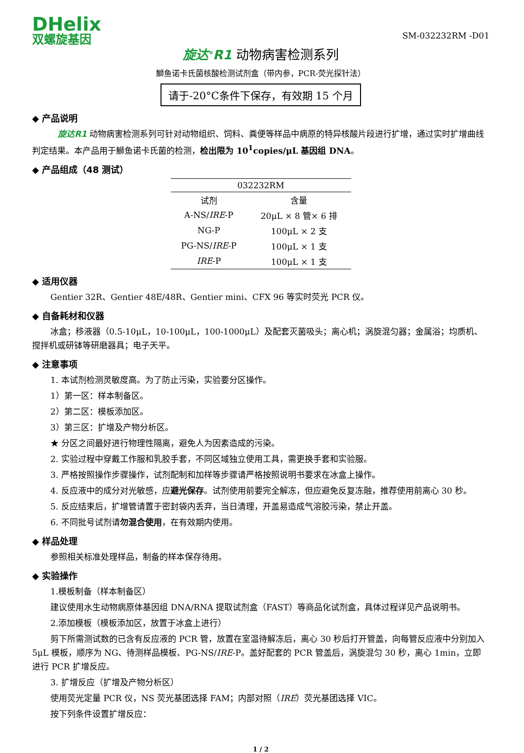DHelix
双螺旋基因
SM-032232RM -D01
旋达<sup>®</sup>R1 动物病害检测系列
鰤鱼诺卡氏菌核酸检测试剂盒（带内参，PCR-荧光探针法）
请于-20°C条件下保存，有效期 15 个月
◆ 产品说明
旋达R1 动物病害检测系列可针对动物组织、饲料、粪便等样品中病原的特异核酸片段进行扩增，通过实时扩增曲线判定结果。本产品用于鰤鱼诺卡氏菌的检测，检出限为 10<sup>1</sup>copies/μL 基因组 DNA。
◆ 产品组成（48 测试）
| 032232RM | |
| 试剂 | 含量 |
| A-NS/ IRE -P | 20μL × 8 管× 6 排 |
| NG-P | 100μL × 2 支 |
| PG-NS/ IRE -P | 100μL × 1 支 |
| IRE -P | 100μL × 1 支 |
◆ 适用仪器
Gentier 32R、Gentier 48E/48R、Gentier mini、CFX 96 等实时荧光 PCR 仪。
◆ 自备耗材和仪器
冰盒；移液器（0.5-10μL，10-100μL，100-1000μL）及配套灭菌吸头；离心机；涡旋混匀器；金属浴；均质机、搅拌机或研钵等研磨器具；电子天平。
◆ 注意事项
1. 本试剂检测灵敏度高。为了防止污染，实验要分区操作。
1）第一区：样本制备区。
2）第二区：模板添加区。
3）第三区：扩增及产物分析区。
★ 分区之间最好进行物理性隔离，避免人为因素造成的污染。
2. 实验过程中穿戴工作服和乳胶手套，不同区域独立使用工具，需更换手套和实验服。
3. 严格按照操作步骤操作，试剂配制和加样等步骤请严格按照说明书要求在冰盒上操作。
4. 反应液中的成分对光敏感，应避光保存。试剂使用前要完全解冻，但应避免反复冻融，推荐使用前离心 30 秒。
5. 反应结束后，扩增管请置于密封袋内丢弃，当日清理，开盖易造成气溶胶污染，禁止开盖。
6. 不同批号试剂请勿混合使用，在有效期内使用。
◆ 样品处理
参照相关标准处理样品，制备的样本保存待用。
◆ 实验操作
1.模板制备（样本制备区）
建议使用水生动物病原体基因组 DNA/RNA 提取试剂盒（FAST）等商品化试剂盒，具体过程详见产品说明书。
2.添加模板（模板添加区，放置于冰盒上进行）
剪下所需测试数的已含有反应液的 PCR 管，放置在室温待解冻后，离心 30 秒后打开管盖，向每管反应液中分别加入 5μL 模板，顺序为 NG、待测样品模板、PG-NS/IRE-P。盖好配套的 PCR 管盖后，涡旋混匀 30 秒，离心 1min，立即进行 PCR 扩增反应。
3. 扩增反应（扩增及产物分析区）
使用荧光定量 PCR 仪，NS 荧光基团选择 FAM；内部对照（IRE）荧光基团选择 VIC。
按下列条件设置扩增反应：
1 / 2